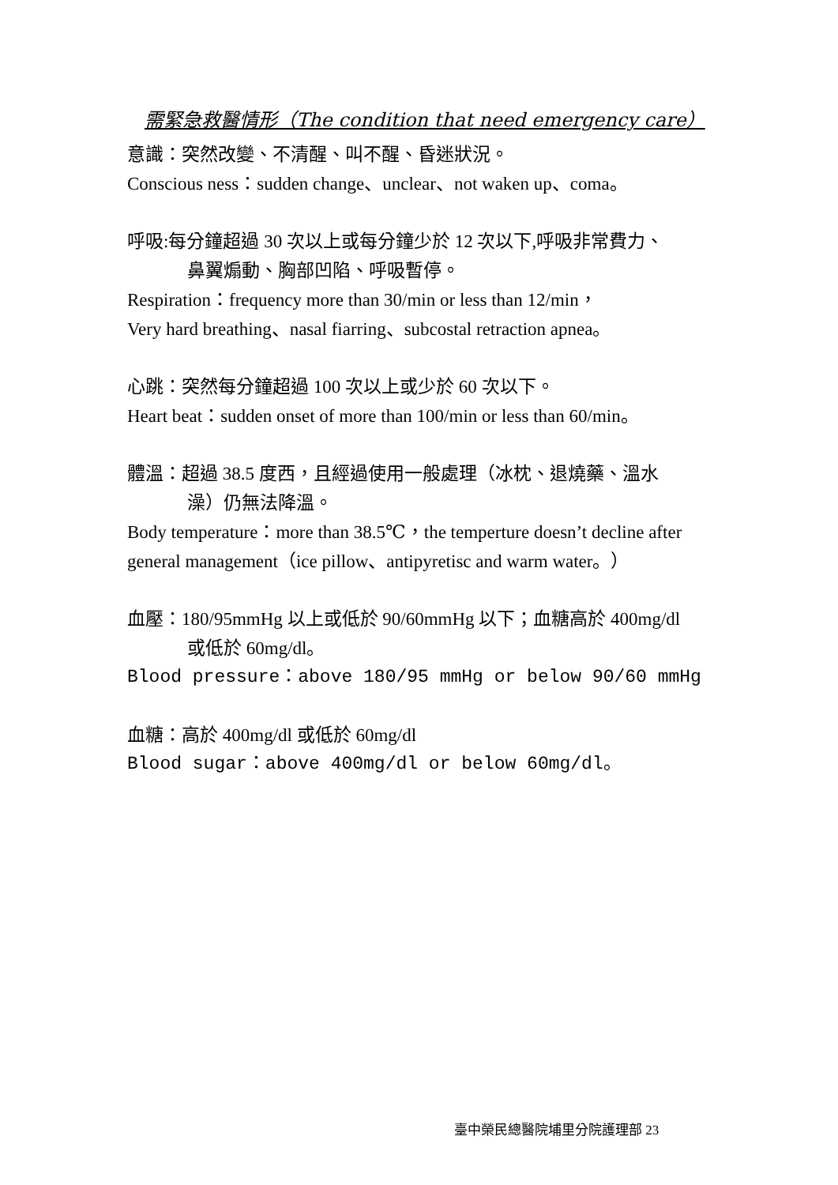需緊急救醫情形（The condition that need emergency care）
意識：突然改變、不清醒、叫不醒、昏迷狀況。
Conscious ness：sudden change、unclear、not waken up、coma。
呼吸:每分鐘超過 30 次以上或每分鐘少於 12 次以下,呼吸非常費力、
鼻翼煽動、胸部凹陷、呼吸暫停。
Respiration：frequency more than 30/min or less than 12/min，
Very hard breathing、nasal fiarring、subcostal retraction apnea。
心跳：突然每分鐘超過 100 次以上或少於 60 次以下。
Heart beat：sudden onset of more than 100/min or less than 60/min。
體溫：超過 38.5 度西，且經過使用一般處理（冰枕、退燒藥、溫水
澡）仍無法降溫。
Body temperature：more than 38.5℃，the temperture doesn’t decline after general management（ice pillow、antipyretisc and warm water。）
血壓：180/95mmHg 以上或低於 90/60mmHg 以下；血糖高於 400mg/dl
或低於 60mg/dl。
Blood pressure：above 180/95 mmHg or below 90/60 mmHg
血糖：高於 400mg/dl 或低於 60mg/dl
Blood sugar：above 400mg/dl or below 60mg/dl。
臺中榮民總醫院埔里分院護理部 23